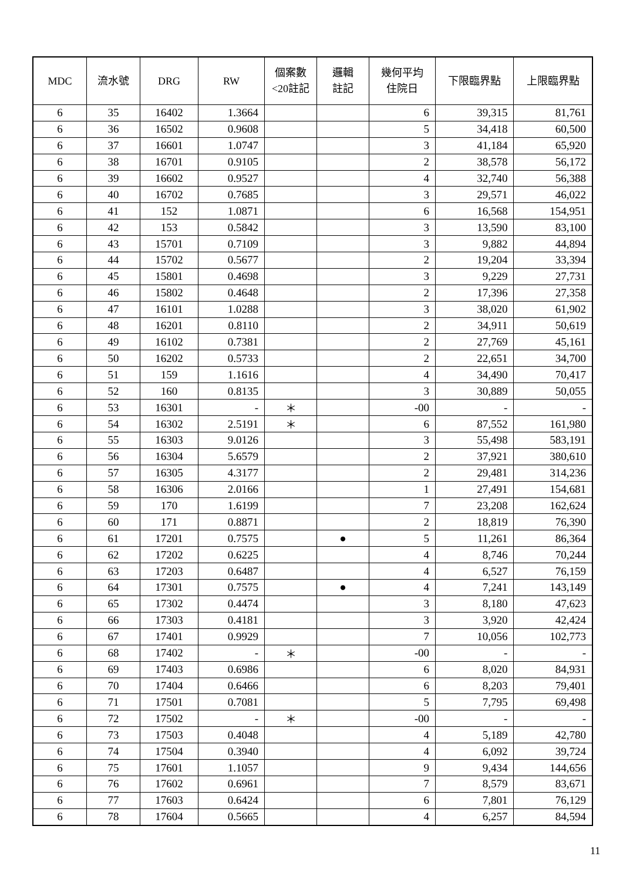| MDC | 流水號 | DRG | RW | 個案數 <20註記 | 邏輯 註記 | 幾何平均 住院日 | 下限臨界點 | 上限臨界點 |
| --- | --- | --- | --- | --- | --- | --- | --- | --- |
| 6 | 35 | 16402 | 1.3664 | | | 6 | 39,315 | 81,761 |
| 6 | 36 | 16502 | 0.9608 | | | 5 | 34,418 | 60,500 |
| 6 | 37 | 16601 | 1.0747 | | | 3 | 41,184 | 65,920 |
| 6 | 38 | 16701 | 0.9105 | | | 2 | 38,578 | 56,172 |
| 6 | 39 | 16602 | 0.9527 | | | 4 | 32,740 | 56,388 |
| 6 | 40 | 16702 | 0.7685 | | | 3 | 29,571 | 46,022 |
| 6 | 41 | 152 | 1.0871 | | | 6 | 16,568 | 154,951 |
| 6 | 42 | 153 | 0.5842 | | | 3 | 13,590 | 83,100 |
| 6 | 43 | 15701 | 0.7109 | | | 3 | 9,882 | 44,894 |
| 6 | 44 | 15702 | 0.5677 | | | 2 | 19,204 | 33,394 |
| 6 | 45 | 15801 | 0.4698 | | | 3 | 9,229 | 27,731 |
| 6 | 46 | 15802 | 0.4648 | | | 2 | 17,396 | 27,358 |
| 6 | 47 | 16101 | 1.0288 | | | 3 | 38,020 | 61,902 |
| 6 | 48 | 16201 | 0.8110 | | | 2 | 34,911 | 50,619 |
| 6 | 49 | 16102 | 0.7381 | | | 2 | 27,769 | 45,161 |
| 6 | 50 | 16202 | 0.5733 | | | 2 | 22,651 | 34,700 |
| 6 | 51 | 159 | 1.1616 | | | 4 | 34,490 | 70,417 |
| 6 | 52 | 160 | 0.8135 | | | 3 | 30,889 | 50,055 |
| 6 | 53 | 16301 | - | ＊ | | -00 | - | - |
| 6 | 54 | 16302 | 2.5191 | ＊ | | 6 | 87,552 | 161,980 |
| 6 | 55 | 16303 | 9.0126 | | | 3 | 55,498 | 583,191 |
| 6 | 56 | 16304 | 5.6579 | | | 2 | 37,921 | 380,610 |
| 6 | 57 | 16305 | 4.3177 | | | 2 | 29,481 | 314,236 |
| 6 | 58 | 16306 | 2.0166 | | | 1 | 27,491 | 154,681 |
| 6 | 59 | 170 | 1.6199 | | | 7 | 23,208 | 162,624 |
| 6 | 60 | 171 | 0.8871 | | | 2 | 18,819 | 76,390 |
| 6 | 61 | 17201 | 0.7575 | | ● | 5 | 11,261 | 86,364 |
| 6 | 62 | 17202 | 0.6225 | | | 4 | 8,746 | 70,244 |
| 6 | 63 | 17203 | 0.6487 | | | 4 | 6,527 | 76,159 |
| 6 | 64 | 17301 | 0.7575 | | ● | 4 | 7,241 | 143,149 |
| 6 | 65 | 17302 | 0.4474 | | | 3 | 8,180 | 47,623 |
| 6 | 66 | 17303 | 0.4181 | | | 3 | 3,920 | 42,424 |
| 6 | 67 | 17401 | 0.9929 | | | 7 | 10,056 | 102,773 |
| 6 | 68 | 17402 | - | ＊ | | -00 | - | - |
| 6 | 69 | 17403 | 0.6986 | | | 6 | 8,020 | 84,931 |
| 6 | 70 | 17404 | 0.6466 | | | 6 | 8,203 | 79,401 |
| 6 | 71 | 17501 | 0.7081 | | | 5 | 7,795 | 69,498 |
| 6 | 72 | 17502 | - | ＊ | | -00 | - | - |
| 6 | 73 | 17503 | 0.4048 | | | 4 | 5,189 | 42,780 |
| 6 | 74 | 17504 | 0.3940 | | | 4 | 6,092 | 39,724 |
| 6 | 75 | 17601 | 1.1057 | | | 9 | 9,434 | 144,656 |
| 6 | 76 | 17602 | 0.6961 | | | 7 | 8,579 | 83,671 |
| 6 | 77 | 17603 | 0.6424 | | | 6 | 7,801 | 76,129 |
| 6 | 78 | 17604 | 0.5665 | | | 4 | 6,257 | 84,594 |
11